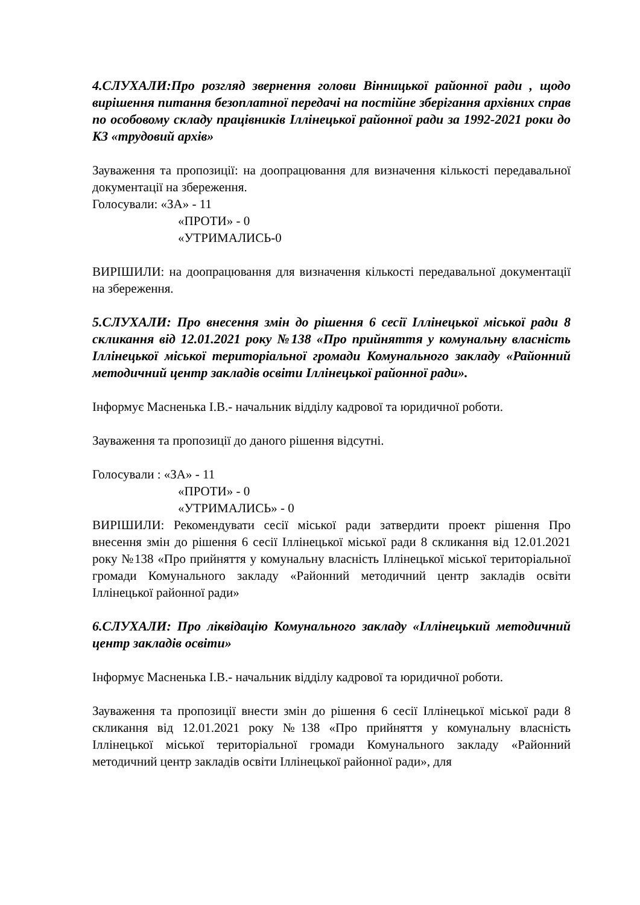4.СЛУХАЛИ:Про розгляд звернення голови Вінницької районної ради , щодо вирішення питання безоплатної передачі на постійне зберігання архівних справ по особовому складу працівників Іллінецької районної ради за 1992-2021 роки до КЗ «трудовий архів»
Зауваження та пропозиції: на доопрацювання для визначення кількості передавальної документації на збереження.
Голосували: «ЗА» - 11
«ПРОТИ» - 0
«УТРИМАЛИСЬ-0
ВИРІШИЛИ: на доопрацювання для визначення кількості передавальної документації на збереження.
5.СЛУХАЛИ: Про внесення змін до рішення 6 сесії Іллінецької міської ради 8 скликання від 12.01.2021 року №138 «Про прийняття у комунальну власність Іллінецької міської територіальної громади Комунального закладу «Районний методичний центр закладів освіти Іллінецької районної ради».
Інформує Масненька І.В.- начальник відділу кадрової та юридичної роботи.
Зауваження та пропозиції до даного рішення відсутні.
Голосували : «ЗА» - 11
«ПРОТИ» - 0
«УТРИМАЛИСЬ» - 0
ВИРІШИЛИ: Рекомендувати сесії міської ради затвердити проект рішення Про внесення змін до рішення 6 сесії Іллінецької міської ради 8 скликання від 12.01.2021 року №138 «Про прийняття у комунальну власність Іллінецької міської територіальної громади Комунального закладу «Районний методичний центр закладів освіти Іллінецької районної ради»
6.СЛУХАЛИ: Про ліквідацію Комунального закладу «Іллінецький методичний центр закладів освіти»
Інформує Масненька І.В.- начальник відділу кадрової та юридичної роботи.
Зауваження та пропозиції внести змін до рішення 6 сесії Іллінецької міської ради 8 скликання від 12.01.2021 року №138 «Про прийняття у комунальну власність Іллінецької міської територіальної громади Комунального закладу «Районний методичний центр закладів освіти Іллінецької районної ради», для